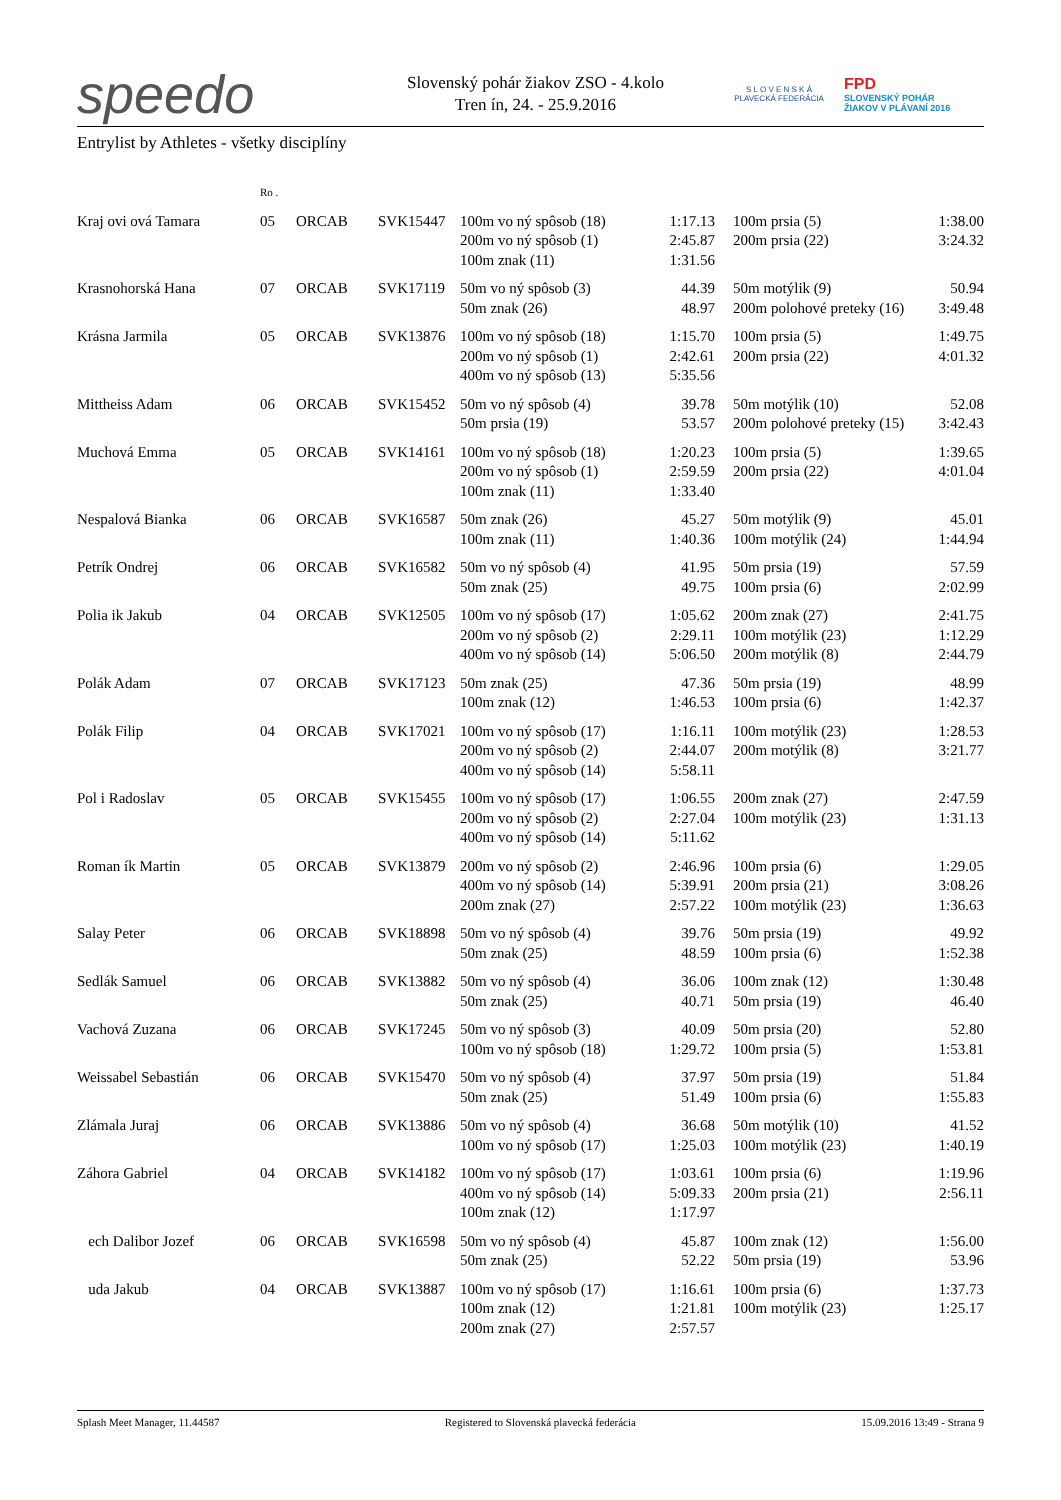speedo
Slovenský pohár žiakov ZSO - 4.kolo
Tren ín, 24. - 25.9.2016
S L O V E N S K Á
PLAVECKÁ FEDERÁCIA
FPD
SLOVENSKÝ POHÁR
ŽIAKOV V PLÁVANÍ 2016
Entrylist by Athletes - všetky disciplíny
| | Ro . | | | | | | | |
| Kraj ovi ová Tamara | 05 | ORCAB | SVK15447 | 100m vo ný spôsob (18) | 1:17.13 | | 100m prsia (5) | 1:38.00 |
| | | | | 200m vo ný spôsob (1) | 2:45.87 | | 200m prsia (22) | 3:24.32 |
| | | | | 100m znak (11) | 1:31.56 | | | |
| Krasnohorská Hana | 07 | ORCAB | SVK17119 | 50m vo ný spôsob (3) | 44.39 | | 50m motýlik (9) | 50.94 |
| | | | | 50m znak (26) | 48.97 | | 200m polohové preteky (16) | 3:49.48 |
| Krásna Jarmila | 05 | ORCAB | SVK13876 | 100m vo ný spôsob (18) | 1:15.70 | | 100m prsia (5) | 1:49.75 |
| | | | | 200m vo ný spôsob (1) | 2:42.61 | | 200m prsia (22) | 4:01.32 |
| | | | | 400m vo ný spôsob (13) | 5:35.56 | | | |
| Mittheiss Adam | 06 | ORCAB | SVK15452 | 50m vo ný spôsob (4) | 39.78 | | 50m motýlik (10) | 52.08 |
| | | | | 50m prsia (19) | 53.57 | | 200m polohové preteky (15) | 3:42.43 |
| Muchová Emma | 05 | ORCAB | SVK14161 | 100m vo ný spôsob (18) | 1:20.23 | | 100m prsia (5) | 1:39.65 |
| | | | | 200m vo ný spôsob (1) | 2:59.59 | | 200m prsia (22) | 4:01.04 |
| | | | | 100m znak (11) | 1:33.40 | | | |
| Nespalová Bianka | 06 | ORCAB | SVK16587 | 50m znak (26) | 45.27 | | 50m motýlik (9) | 45.01 |
| | | | | 100m znak (11) | 1:40.36 | | 100m motýlik (24) | 1:44.94 |
| Petrík Ondrej | 06 | ORCAB | SVK16582 | 50m vo ný spôsob (4) | 41.95 | | 50m prsia (19) | 57.59 |
| | | | | 50m znak (25) | 49.75 | | 100m prsia (6) | 2:02.99 |
| Polia ik Jakub | 04 | ORCAB | SVK12505 | 100m vo ný spôsob (17) | 1:05.62 | | 200m znak (27) | 2:41.75 |
| | | | | 200m vo ný spôsob (2) | 2:29.11 | | 100m motýlik (23) | 1:12.29 |
| | | | | 400m vo ný spôsob (14) | 5:06.50 | | 200m motýlik (8) | 2:44.79 |
| Polák Adam | 07 | ORCAB | SVK17123 | 50m znak (25) | 47.36 | | 50m prsia (19) | 48.99 |
| | | | | 100m znak (12) | 1:46.53 | | 100m prsia (6) | 1:42.37 |
| Polák Filip | 04 | ORCAB | SVK17021 | 100m vo ný spôsob (17) | 1:16.11 | | 100m motýlik (23) | 1:28.53 |
| | | | | 200m vo ný spôsob (2) | 2:44.07 | | 200m motýlik (8) | 3:21.77 |
| | | | | 400m vo ný spôsob (14) | 5:58.11 | | | |
| Pol i Radoslav | 05 | ORCAB | SVK15455 | 100m vo ný spôsob (17) | 1:06.55 | | 200m znak (27) | 2:47.59 |
| | | | | 200m vo ný spôsob (2) | 2:27.04 | | 100m motýlik (23) | 1:31.13 |
| | | | | 400m vo ný spôsob (14) | 5:11.62 | | | |
| Roman ík Martin | 05 | ORCAB | SVK13879 | 200m vo ný spôsob (2) | 2:46.96 | | 100m prsia (6) | 1:29.05 |
| | | | | 400m vo ný spôsob (14) | 5:39.91 | | 200m prsia (21) | 3:08.26 |
| | | | | 200m znak (27) | 2:57.22 | | 100m motýlik (23) | 1:36.63 |
| Salay Peter | 06 | ORCAB | SVK18898 | 50m vo ný spôsob (4) | 39.76 | | 50m prsia (19) | 49.92 |
| | | | | 50m znak (25) | 48.59 | | 100m prsia (6) | 1:52.38 |
| Sedlák Samuel | 06 | ORCAB | SVK13882 | 50m vo ný spôsob (4) | 36.06 | | 100m znak (12) | 1:30.48 |
| | | | | 50m znak (25) | 40.71 | | 50m prsia (19) | 46.40 |
| Vachová Zuzana | 06 | ORCAB | SVK17245 | 50m vo ný spôsob (3) | 40.09 | | 50m prsia (20) | 52.80 |
| | | | | 100m vo ný spôsob (18) | 1:29.72 | | 100m prsia (5) | 1:53.81 |
| Weissabel Sebastián | 06 | ORCAB | SVK15470 | 50m vo ný spôsob (4) | 37.97 | | 50m prsia (19) | 51.84 |
| | | | | 50m znak (25) | 51.49 | | 100m prsia (6) | 1:55.83 |
| Zlámala Juraj | 06 | ORCAB | SVK13886 | 50m vo ný spôsob (4) | 36.68 | | 50m motýlik (10) | 41.52 |
| | | | | 100m vo ný spôsob (17) | 1:25.03 | | 100m motýlik (23) | 1:40.19 |
| Záhora Gabriel | 04 | ORCAB | SVK14182 | 100m vo ný spôsob (17) | 1:03.61 | | 100m prsia (6) | 1:19.96 |
| | | | | 400m vo ný spôsob (14) | 5:09.33 | | 200m prsia (21) | 2:56.11 |
| | | | | 100m znak (12) | 1:17.97 | | | |
| ech Dalibor Jozef | 06 | ORCAB | SVK16598 | 50m vo ný spôsob (4) | 45.87 | | 100m znak (12) | 1:56.00 |
| | | | | 50m znak (25) | 52.22 | | 50m prsia (19) | 53.96 |
| uda Jakub | 04 | ORCAB | SVK13887 | 100m vo ný spôsob (17) | 1:16.61 | | 100m prsia (6) | 1:37.73 |
| | | | | 100m znak (12) | 1:21.81 | | 100m motýlik (23) | 1:25.17 |
| | | | | 200m znak (27) | 2:57.57 | | | |
Splash Meet Manager, 11.44587 Registered to Slovenská plavecká federácia 15.09.2016 13:49 - Strana 9